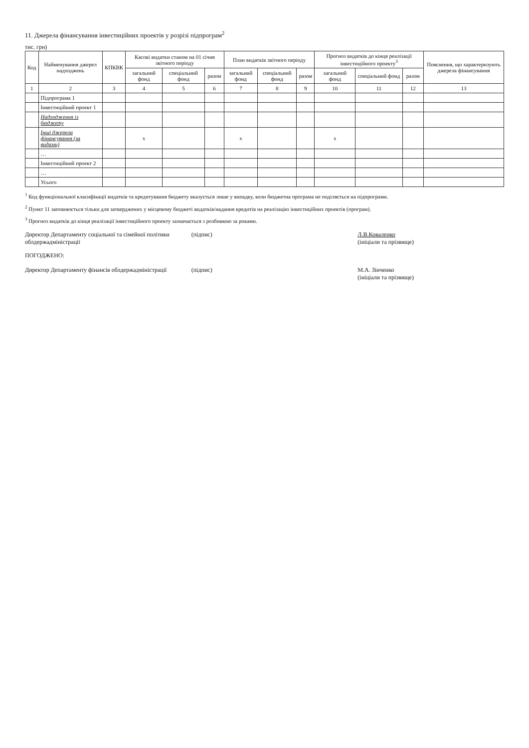11. Джерела фінансування інвестиційних проектів у розрізі підпрограм<sup>2</sup>
тис. грн)
| Код | Найменування джерел надходжень | КПКВК | Касові видатки станом на 01 січня звітного періоду | | | План видатків звітного періоду | | | Прогноз видатків до кінця реалізації інвестиційного проекту<sup>3</sup> | | | Пояснення, що характеризують джерела фінансування |
| --- | --- | --- | --- | --- | --- | --- | --- | --- | --- | --- | --- | --- |
| | | | загальний фонд | спеціальний фонд | разом | загальний фонд | спеціальний фонд | разом | загальний фонд | спеціальний фонд | разом | |
| 1 | 2 | 3 | 4 | 5 | 6 | 7 | 8 | 9 | 10 | 11 | 12 | 13 |
| | Підпрограма 1 | | | | | | | | | | | |
| | Інвестиційний проект 1 | | | | | | | | | | | |
| | Надходження із бюджету | | | | | | | | | | | |
| | Інші джерела фінансування (за видами) | | x | | | x | | | x | | | |
| | … | | | | | | | | | | | |
| | Інвестиційний проект 2 | | | | | | | | | | | |
| | … | | | | | | | | | | | |
| | Усього | | | | | | | | | | | |
<sup>1</sup> Код функціональної класифікації видатків та кредитування бюджету вказується лише у випадку, коли бюджетна програма не поділяється на підпрограми.
<sup>2</sup> Пункт 11 заповнюється тільки для затверджених у місцевому бюджеті видатків/надання кредитів на реалізацію інвестиційних проектів (програм).
<sup>3</sup> Прогноз видатків до кінця реалізації інвестиційного проекту зазначається з розбивкою за роками.
Директор Департаменту соціальної та сімейної політики облдержадміністрації
(підпис) Л.В.Коваленко
(ініціали та прізвище)
ПОГОДЖЕНО:
Директор Департаменту фінансів облдержадміністрації
(підпис) М.А. Зінченко
(ініціали та прізвище)